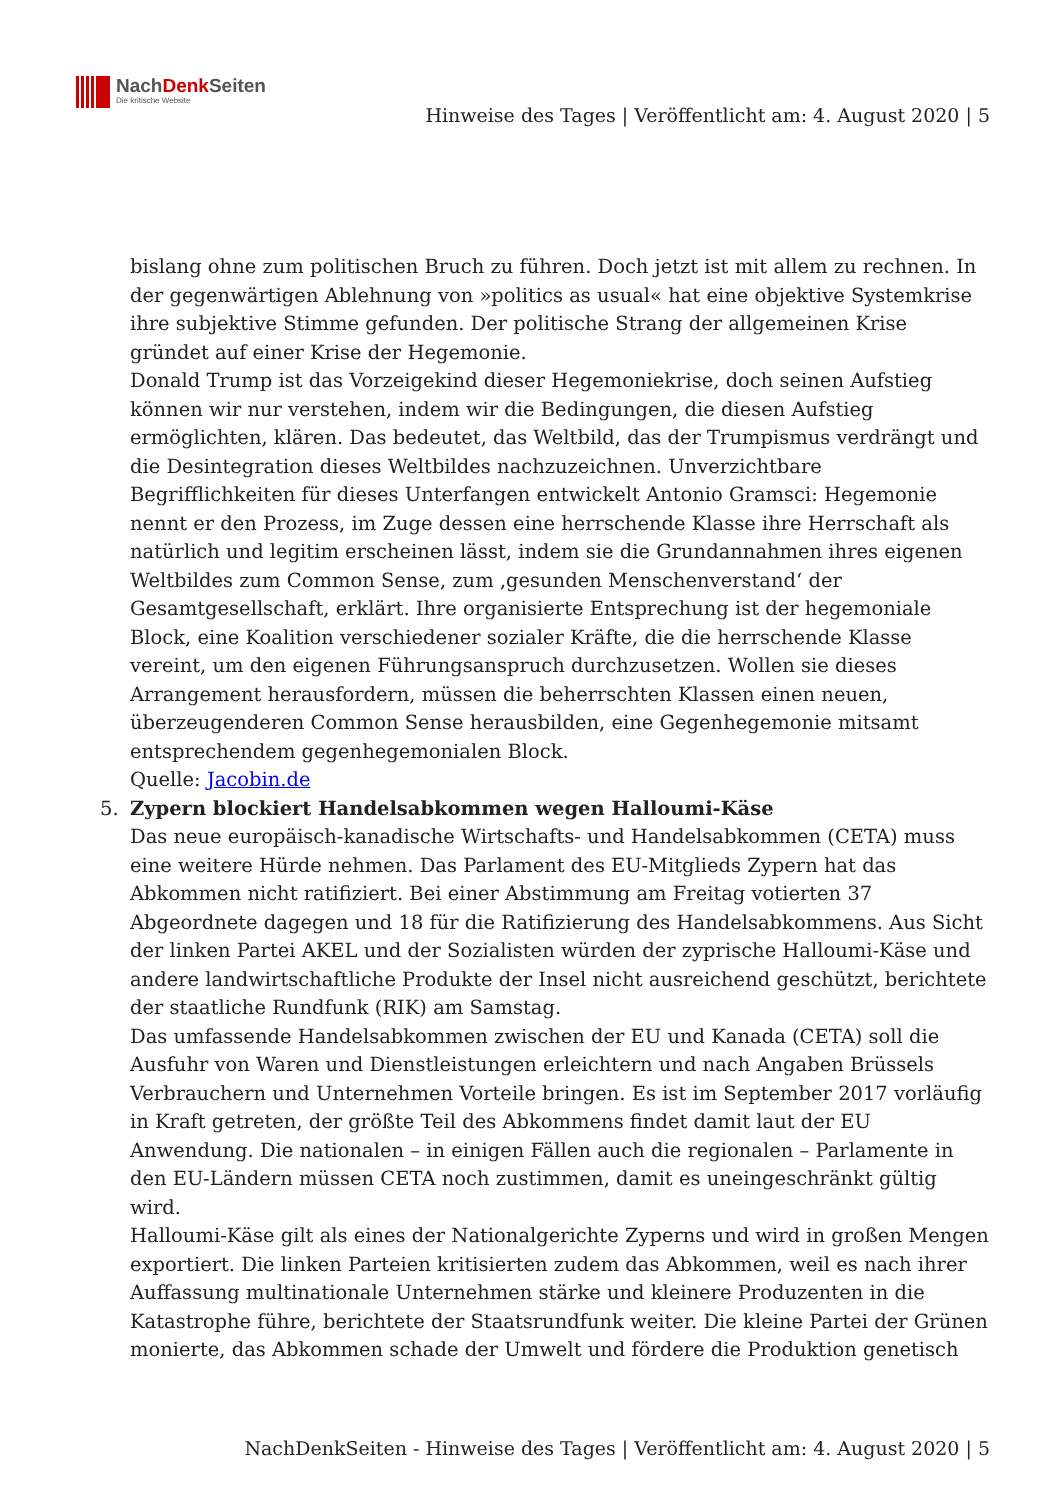NachDenk Seiten
Die kritische Website
Hinweise des Tages | Veröffentlicht am: 4. August 2020 | 5
bislang ohne zum politischen Bruch zu führen. Doch jetzt ist mit allem zu rechnen. In der gegenwärtigen Ablehnung von »politics as usual« hat eine objektive Systemkrise ihre subjektive Stimme gefunden. Der politische Strang der allgemeinen Krise gründet auf einer Krise der Hegemonie.
Donald Trump ist das Vorzeigekind dieser Hegemoniekrise, doch seinen Aufstieg können wir nur verstehen, indem wir die Bedingungen, die diesen Aufstieg ermöglichten, klären. Das bedeutet, das Weltbild, das der Trumpismus verdrängt und die Desintegration dieses Weltbildes nachzuzeichnen. Unverzichtbare Begrifflichkeiten für dieses Unterfangen entwickelt Antonio Gramsci: Hegemonie nennt er den Prozess, im Zuge dessen eine herrschende Klasse ihre Herrschaft als natürlich und legitim erscheinen lässt, indem sie die Grundannahmen ihres eigenen Weltbildes zum Common Sense, zum ‚gesunden Menschenverstand‘ der Gesamtgesellschaft, erklärt. Ihre organisierte Entsprechung ist der hegemoniale Block, eine Koalition verschiedener sozialer Kräfte, die die herrschende Klasse vereint, um den eigenen Führungsanspruch durchzusetzen. Wollen sie dieses Arrangement herausfordern, müssen die beherrschten Klassen einen neuen, überzeugenderen Common Sense herausbilden, eine Gegenhegemonie mitsamt entsprechendem gegenhegemonialen Block.
Quelle: Jacobin.de
5. Zypern blockiert Handelsabkommen wegen Halloumi-Käse
Das neue europäisch-kanadische Wirtschafts- und Handelsabkommen (CETA) muss eine weitere Hürde nehmen. Das Parlament des EU-Mitglieds Zypern hat das Abkommen nicht ratifiziert. Bei einer Abstimmung am Freitag votierten 37 Abgeordnete dagegen und 18 für die Ratifizierung des Handelsabkommens. Aus Sicht der linken Partei AKEL und der Sozialisten würden der zyprische Halloumi-Käse und andere landwirtschaftliche Produkte der Insel nicht ausreichend geschützt, berichtete der staatliche Rundfunk (RIK) am Samstag.
Das umfassende Handelsabkommen zwischen der EU und Kanada (CETA) soll die Ausfuhr von Waren und Dienstleistungen erleichtern und nach Angaben Brüssels Verbrauchern und Unternehmen Vorteile bringen. Es ist im September 2017 vorläufig in Kraft getreten, der größte Teil des Abkommens findet damit laut der EU Anwendung. Die nationalen – in einigen Fällen auch die regionalen – Parlamente in den EU-Ländern müssen CETA noch zustimmen, damit es uneingeschränkt gültig wird.
Halloumi-Käse gilt als eines der Nationalgerichte Zyperns und wird in großen Mengen exportiert. Die linken Parteien kritisierten zudem das Abkommen, weil es nach ihrer Auffassung multinationale Unternehmen stärke und kleinere Produzenten in die Katastrophe führe, berichtete der Staatsrundfunk weiter. Die kleine Partei der Grünen monierte, das Abkommen schade der Umwelt und fördere die Produktion genetisch
NachDenkSeiten - Hinweise des Tages | Veröffentlicht am: 4. August 2020 | 5